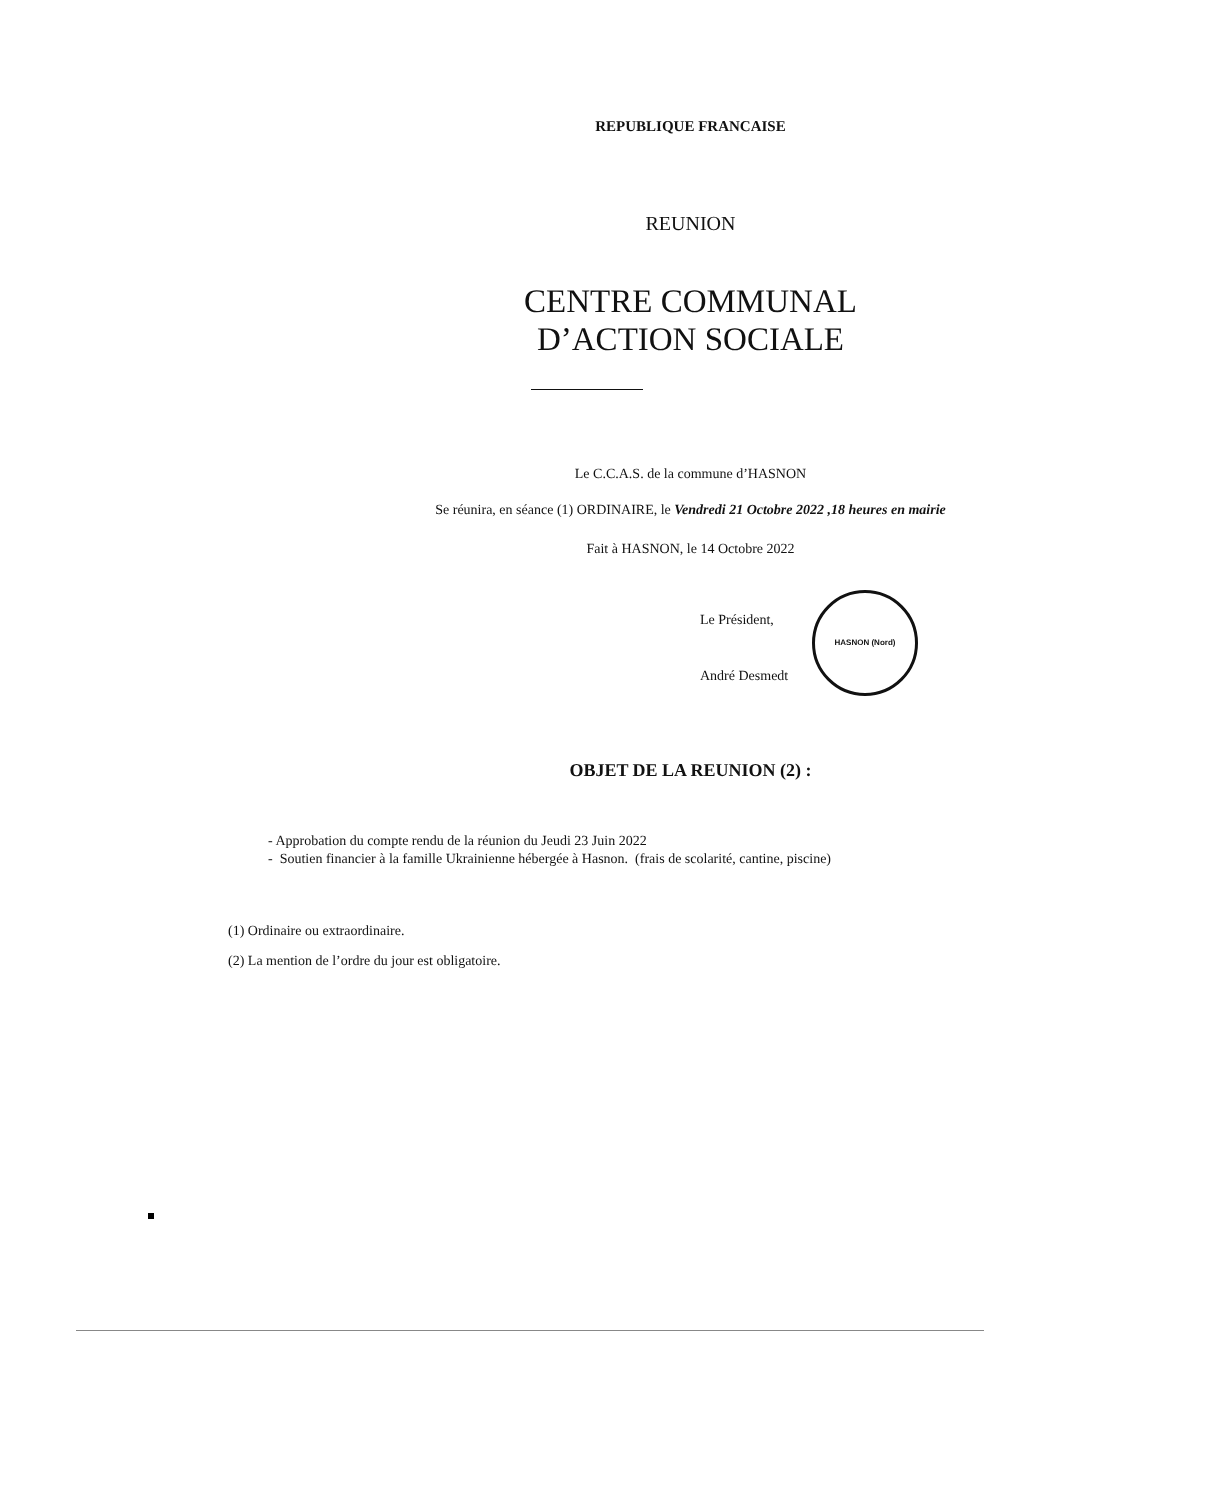REPUBLIQUE FRANCAISE
REUNION
CENTRE COMMUNAL
D’ACTION SOCIALE
Le C.C.A.S. de la commune d’HASNON
Se réunira, en séance (1) ORDINAIRE, le Vendredi 21 Octobre 2022 ,18 heures en mairie
Fait à HASNON, le 14 Octobre 2022
Le Président,
André Desmedt
HASNON (Nord)
OBJET DE LA REUNION (2) :
- Approbation du compte rendu de la réunion du Jeudi 23 Juin 2022
- Soutien financier à la famille Ukrainienne hébergée à Hasnon. (frais de scolarité, cantine, piscine)
(1) Ordinaire ou extraordinaire.
(2) La mention de l’ordre du jour est obligatoire.